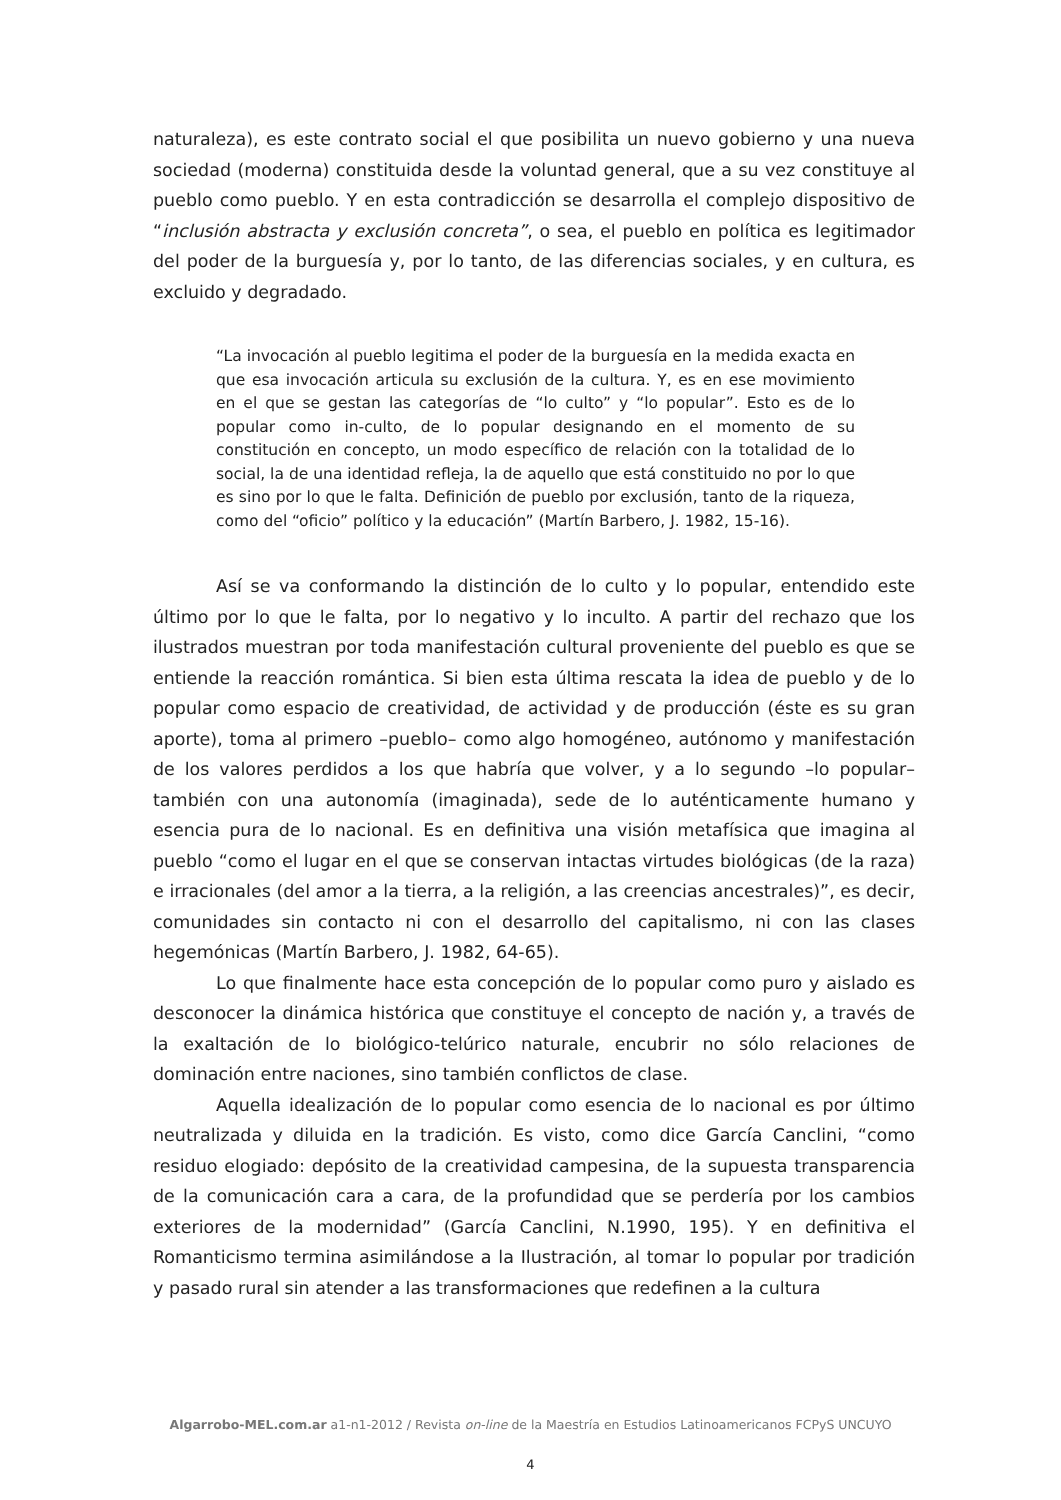naturaleza), es este contrato social el que posibilita un nuevo gobierno y una nueva sociedad (moderna) constituida desde la voluntad general, que a su vez constituye al pueblo como pueblo. Y en esta contradicción se desarrolla el complejo dispositivo de “inclusión abstracta y exclusión concreta”, o sea, el pueblo en política es legitimador del poder de la burguesía y, por lo tanto, de las diferencias sociales, y en cultura, es excluido y degradado.
“La invocación al pueblo legitima el poder de la burguesía en la medida exacta en que esa invocación articula su exclusión de la cultura. Y, es en ese movimiento en el que se gestan las categorías de “lo culto” y “lo popular”. Esto es de lo popular como in-culto, de lo popular designando en el momento de su constitución en concepto, un modo específico de relación con la totalidad de lo social, la de una identidad refleja, la de aquello que está constituido no por lo que es sino por lo que le falta. Definición de pueblo por exclusión, tanto de la riqueza, como del “oficio” político y la educación” (Martín Barbero, J. 1982, 15-16).
Así se va conformando la distinción de lo culto y lo popular, entendido este último por lo que le falta, por lo negativo y lo inculto. A partir del rechazo que los ilustrados muestran por toda manifestación cultural proveniente del pueblo es que se entiende la reacción romántica. Si bien esta última rescata la idea de pueblo y de lo popular como espacio de creatividad, de actividad y de producción (éste es su gran aporte), toma al primero –pueblo– como algo homogéneo, autónomo y manifestación de los valores perdidos a los que habría que volver, y a lo segundo –lo popular– también con una autonomía (imaginada), sede de lo auténticamente humano y esencia pura de lo nacional. Es en definitiva una visión metafísica que imagina al pueblo “como el lugar en el que se conservan intactas virtudes biológicas (de la raza) e irracionales (del amor a la tierra, a la religión, a las creencias ancestrales)”, es decir, comunidades sin contacto ni con el desarrollo del capitalismo, ni con las clases hegemónicas (Martín Barbero, J. 1982, 64-65).
Lo que finalmente hace esta concepción de lo popular como puro y aislado es desconocer la dinámica histórica que constituye el concepto de nación y, a través de la exaltación de lo biológico-telúrico naturale, encubrir no sólo relaciones de dominación entre naciones, sino también conflictos de clase.
Aquella idealización de lo popular como esencia de lo nacional es por último neutralizada y diluida en la tradición. Es visto, como dice García Canclini, “como residuo elogiado: depósito de la creatividad campesina, de la supuesta transparencia de la comunicación cara a cara, de la profundidad que se perdería por los cambios exteriores de la modernidad” (García Canclini, N.1990, 195). Y en definitiva el Romanticismo termina asimilándose a la Ilustración, al tomar lo popular por tradición y pasado rural sin atender a las transformaciones que redefinen a la cultura
Algarrobo-MEL.com.ar a1-n1-2012 / Revista on-line de la Maestría en Estudios Latinoamericanos FCPyS UNCUYO
4